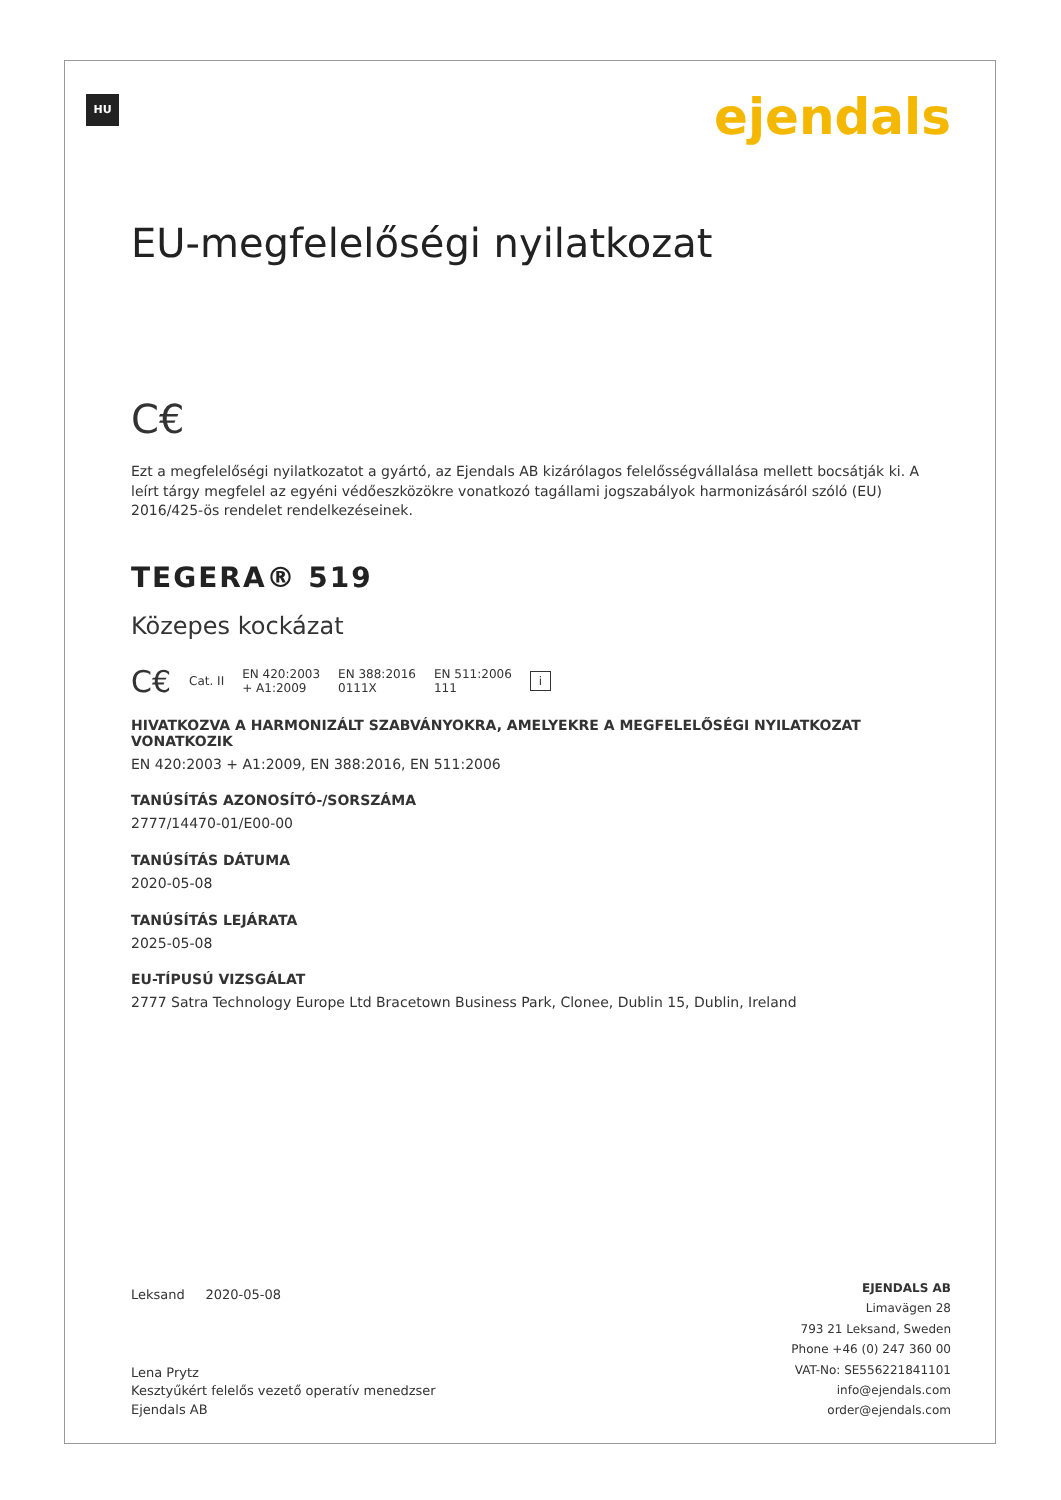HU ejendals
EU-megfelelőségi nyilatkozat
C€
Ezt a megfelelőségi nyilatkozatot a gyártó, az Ejendals AB kizárólagos felelősségvállalása mellett bocsátják ki. A leírt tárgy megfelel az egyéni védőeszközökre vonatkozó tagállami jogszabályok harmonizásáról szóló (EU) 2016/425-ös rendelet rendelkezéseinek.
TEGERA® 519
Közepes kockázat
C€ Cat. II EN 420:2003
+ A1:2009 EN 388:2016
0111X EN 511:2006
111 i
HIVATKOZVA A HARMONIZÁLT SZABVÁNYOKRA, AMELYEKRE A MEGFELELŐSÉGI NYILATKOZAT VONATKOZIK
EN 420:2003 + A1:2009, EN 388:2016, EN 511:2006
TANÚSÍTÁS AZONOSÍTÓ-/SORSZÁMA
2777/14470-01/E00-00
TANÚSÍTÁS DÁTUMA
2020-05-08
TANÚSÍTÁS LEJÁRATA
2025-05-08
EU-TÍPUSÚ VIZSGÁLAT
2777 Satra Technology Europe Ltd Bracetown Business Park, Clonee, Dublin 15, Dublin, Ireland
Leksand 2020-05-08
Lena Prytz
Kesztyűkért felelős vezető operatív menedzser
Ejendals AB
EJENDALS AB
Limavägen 28
793 21 Leksand, Sweden
Phone +46 (0) 247 360 00
VAT-No: SE556221841101
info@ejendals.com
order@ejendals.com